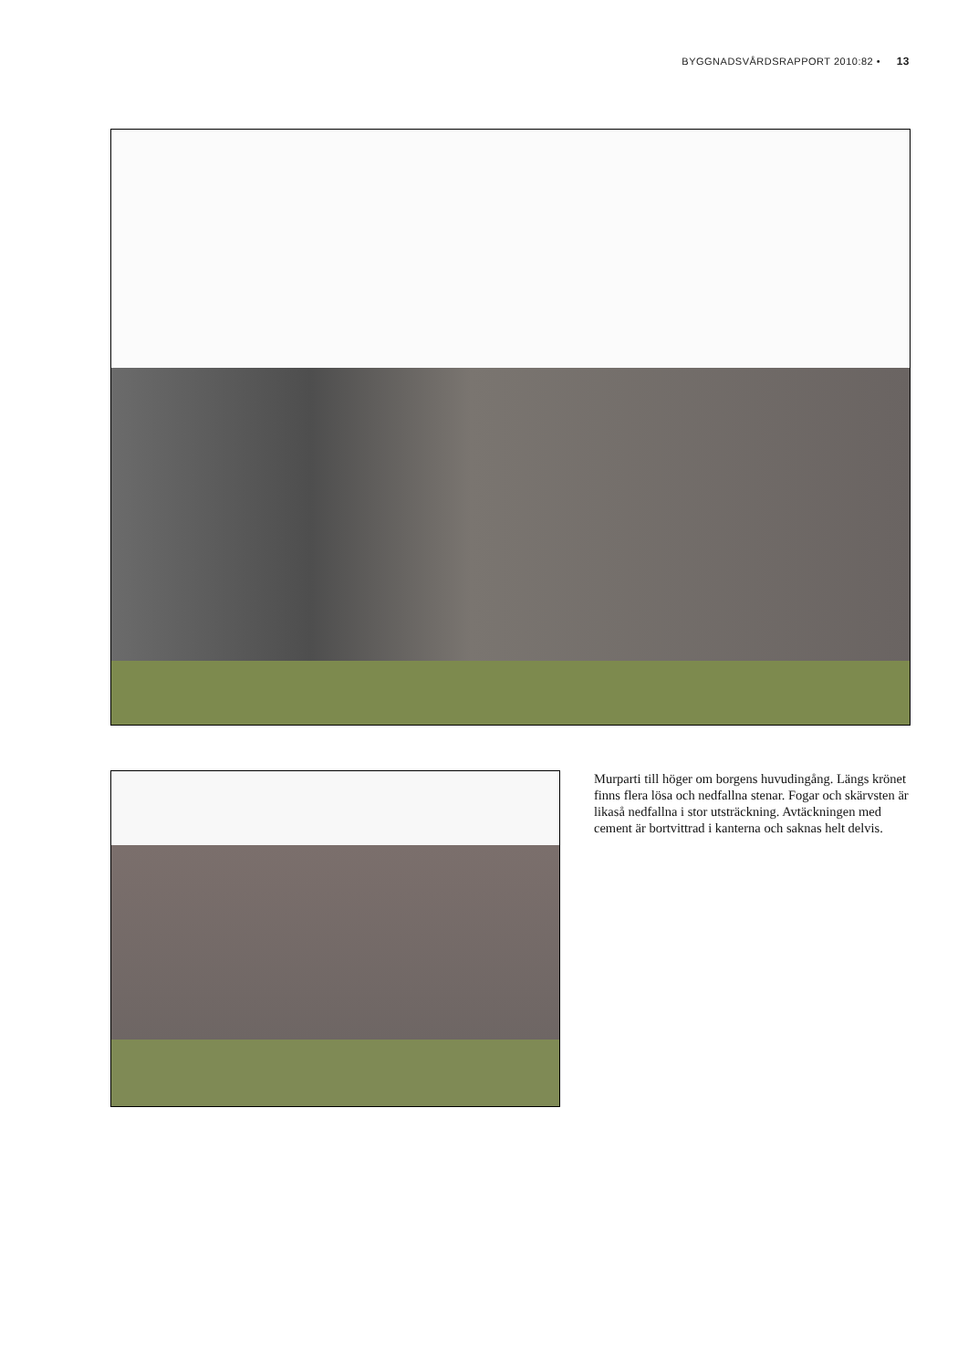BYGGNADSVÅRDSRAPPORT 2010:82 • 13
Murparti till höger om borgens huvudingång. Längs krönet finns flera lösa och nedfallna stenar. Fogar och skärvsten är likaså nedfallna i stor utsträckning. Avtäckningen med cement är bortvittrad i kanterna och saknas helt delvis.